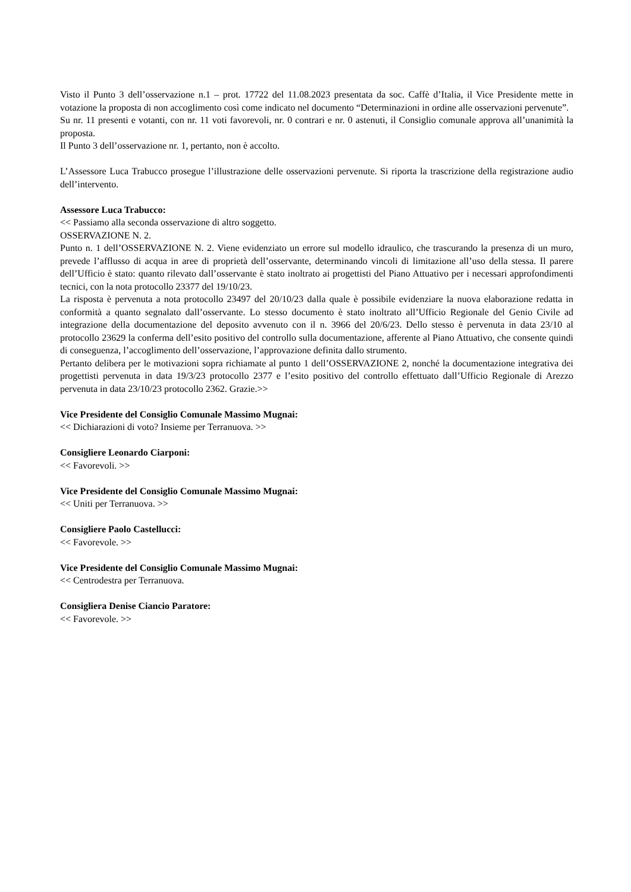Visto il Punto 3 dell’osservazione n.1 – prot. 17722 del 11.08.2023 presentata da soc. Caffè d’Italia, il Vice Presidente mette in votazione la proposta di non accoglimento così come indicato nel documento “Determinazioni in ordine alle osservazioni pervenute”.
Su nr. 11 presenti e votanti, con nr. 11 voti favorevoli, nr. 0 contrari e nr. 0 astenuti, il Consiglio comunale approva all’unanimità la proposta.
Il Punto 3 dell’osservazione nr. 1, pertanto, non è accolto.
L’Assessore Luca Trabucco prosegue l’illustrazione delle osservazioni pervenute. Si riporta la trascrizione della registrazione audio dell’intervento.
Assessore Luca Trabucco:
<< Passiamo alla seconda osservazione di altro soggetto.
OSSERVAZIONE N. 2.
Punto n. 1 dell’OSSERVAZIONE N. 2. Viene evidenziato un errore sul modello idraulico, che trascurando la presenza di un muro, prevede l’afflusso di acqua in aree di proprietà dell’osservante, determinando vincoli di limitazione all’uso della stessa. Il parere dell’Ufficio è stato: quanto rilevato dall’osservante è stato inoltrato ai progettisti del Piano Attuativo per i necessari approfondimenti tecnici, con la nota protocollo 23377 del 19/10/23.
La risposta è pervenuta a nota protocollo 23497 del 20/10/23 dalla quale è possibile evidenziare la nuova elaborazione redatta in conformità a quanto segnalato dall’osservante. Lo stesso documento è stato inoltrato all’Ufficio Regionale del Genio Civile ad integrazione della documentazione del deposito avvenuto con il n. 3966 del 20/6/23. Dello stesso è pervenuta in data 23/10 al protocollo 23629 la conferma dell’esito positivo del controllo sulla documentazione, afferente al Piano Attuativo, che consente quindi di conseguenza, l’accoglimento dell’osservazione, l’approvazione definita dallo strumento.
Pertanto delibera per le motivazioni sopra richiamate al punto 1 dell’OSSERVAZIONE 2, nonché la documentazione integrativa dei progettisti pervenuta in data 19/3/23 protocollo 2377 e l’esito positivo del controllo effettuato dall’Ufficio Regionale di Arezzo pervenuta in data 23/10/23 protocollo 2362. Grazie.>>
Vice Presidente del Consiglio Comunale Massimo Mugnai:
<< Dichiarazioni di voto? Insieme per Terranuova. >>
Consigliere Leonardo Ciarponi:
<< Favorevoli. >>
Vice Presidente del Consiglio Comunale Massimo Mugnai:
<< Uniti per Terranuova. >>
Consigliere Paolo Castellucci:
<< Favorevole. >>
Vice Presidente del Consiglio Comunale Massimo Mugnai:
<< Centrodestra per Terranuova.
Consigliera Denise Ciancio Paratore:
<< Favorevole. >>